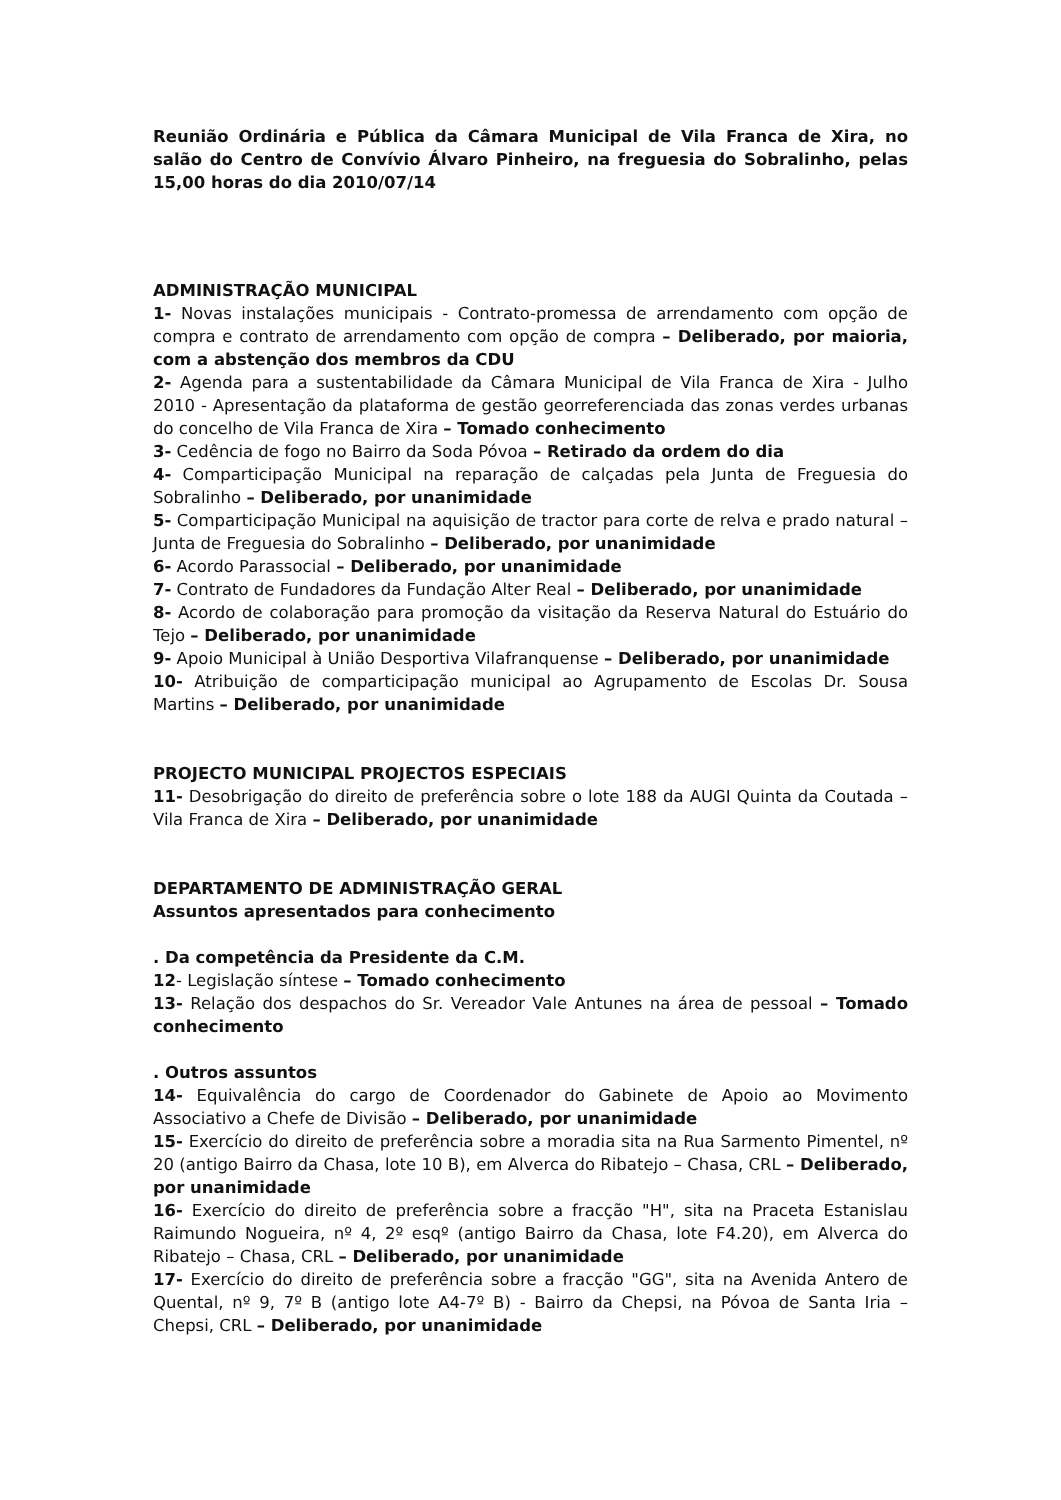Reunião Ordinária e Pública da Câmara Municipal de Vila Franca de Xira, no salão do Centro de Convívio Álvaro Pinheiro, na freguesia do Sobralinho, pelas 15,00 horas do dia 2010/07/14
ADMINISTRAÇÃO MUNICIPAL
1- Novas instalações municipais - Contrato-promessa de arrendamento com opção de compra e contrato de arrendamento com opção de compra – Deliberado, por maioria, com a abstenção dos membros da CDU
2- Agenda para a sustentabilidade da Câmara Municipal de Vila Franca de Xira - Julho 2010 - Apresentação da plataforma de gestão georreferenciada das zonas verdes urbanas do concelho de Vila Franca de Xira – Tomado conhecimento
3- Cedência de fogo no Bairro da Soda Póvoa – Retirado da ordem do dia
4- Comparticipação Municipal na reparação de calçadas pela Junta de Freguesia do Sobralinho – Deliberado, por unanimidade
5- Comparticipação Municipal na aquisição de tractor para corte de relva e prado natural – Junta de Freguesia do Sobralinho – Deliberado, por unanimidade
6- Acordo Parassocial – Deliberado, por unanimidade
7- Contrato de Fundadores da Fundação Alter Real – Deliberado, por unanimidade
8- Acordo de colaboração para promoção da visitação da Reserva Natural do Estuário do Tejo – Deliberado, por unanimidade
9- Apoio Municipal à União Desportiva Vilafranquense – Deliberado, por unanimidade
10- Atribuição de comparticipação municipal ao Agrupamento de Escolas Dr. Sousa Martins – Deliberado, por unanimidade
PROJECTO MUNICIPAL PROJECTOS ESPECIAIS
11- Desobrigação do direito de preferência sobre o lote 188 da AUGI Quinta da Coutada – Vila Franca de Xira – Deliberado, por unanimidade
DEPARTAMENTO DE ADMINISTRAÇÃO GERAL
Assuntos apresentados para conhecimento
. Da competência da Presidente da C.M.
12- Legislação síntese – Tomado conhecimento
13- Relação dos despachos do Sr. Vereador Vale Antunes na área de pessoal – Tomado conhecimento
. Outros assuntos
14- Equivalência do cargo de Coordenador do Gabinete de Apoio ao Movimento Associativo a Chefe de Divisão – Deliberado, por unanimidade
15- Exercício do direito de preferência sobre a moradia sita na Rua Sarmento Pimentel, nº 20 (antigo Bairro da Chasa, lote 10 B), em Alverca do Ribatejo – Chasa, CRL – Deliberado, por unanimidade
16- Exercício do direito de preferência sobre a fracção "H", sita na Praceta Estanislau Raimundo Nogueira, nº 4, 2º esqº (antigo Bairro da Chasa, lote F4.20), em Alverca do Ribatejo – Chasa, CRL – Deliberado, por unanimidade
17- Exercício do direito de preferência sobre a fracção "GG", sita na Avenida Antero de Quental, nº 9, 7º B (antigo lote A4-7º B) - Bairro da Chepsi, na Póvoa de Santa Iria – Chepsi, CRL – Deliberado, por unanimidade